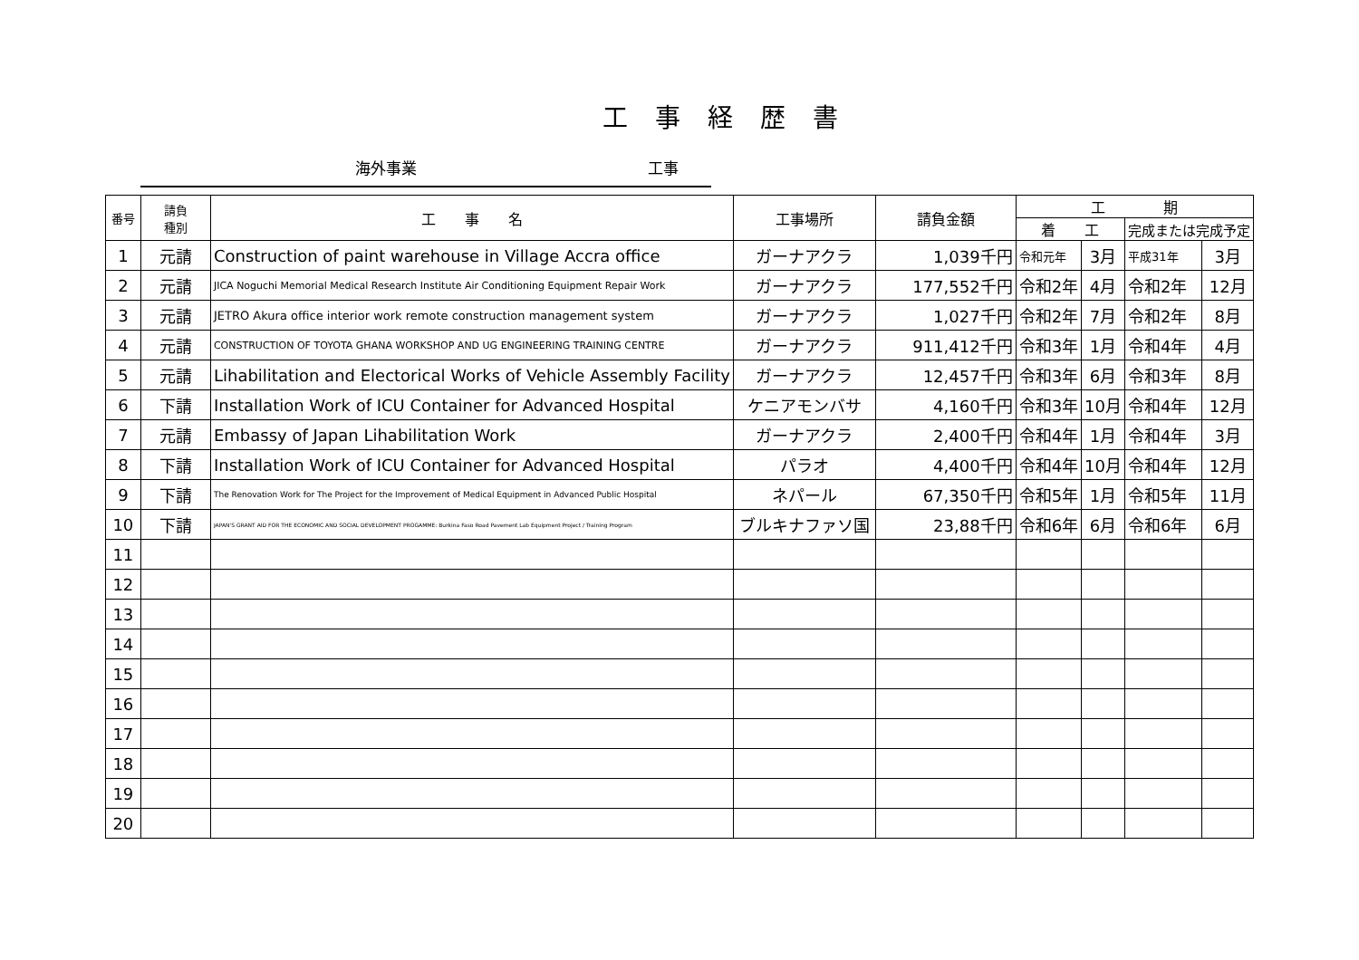工事経歴書
海外事業 工事
| 番号 | 請負 種別 | 工 事 名 | 工事場所 | 請負金額 | 工 期 | | | |
| --- | --- | --- | --- | --- | --- | --- | --- | --- |
| | | | | | 着 工 | | 完成または完成予定 | |
| 1 | 元請 | Construction of paint warehouse in Village Accra office | ガーナアクラ | 1,039千円 | 令和元年 | 3月 | 平成31年 | 3月 |
| 2 | 元請 | JICA Noguchi Memorial Medical Research Institute Air Conditioning Equipment Repair Work | ガーナアクラ | 177,552千円 | 令和2年 | 4月 | 令和2年 | 12月 |
| 3 | 元請 | JETRO Akura office interior work remote construction management system | ガーナアクラ | 1,027千円 | 令和2年 | 7月 | 令和2年 | 8月 |
| 4 | 元請 | CONSTRUCTION OF TOYOTA GHANA WORKSHOP AND UG ENGINEERING TRAINING CENTRE | ガーナアクラ | 911,412千円 | 令和3年 | 1月 | 令和4年 | 4月 |
| 5 | 元請 | Lihabilitation and Electorical Works of Vehicle Assembly Facility | ガーナアクラ | 12,457千円 | 令和3年 | 6月 | 令和3年 | 8月 |
| 6 | 下請 | Installation Work of ICU Container for Advanced Hospital | ケニアモンバサ | 4,160千円 | 令和3年 | 10月 | 令和4年 | 12月 |
| 7 | 元請 | Embassy of Japan Lihabilitation Work | ガーナアクラ | 2,400千円 | 令和4年 | 1月 | 令和4年 | 3月 |
| 8 | 下請 | Installation Work of ICU Container for Advanced Hospital | パラオ | 4,400千円 | 令和4年 | 10月 | 令和4年 | 12月 |
| 9 | 下請 | The Renovation Work for The Project for the Improvement of Medical Equipment in Advanced Public Hospital | ネパール | 67,350千円 | 令和5年 | 1月 | 令和5年 | 11月 |
| 10 | 下請 | JAPAN'S GRANT AID FOR THE ECONOMIC AND SOCIAL DEVELOPMENT PROGAMME: Burkina Faso Road Pavement Lab Equipment Project / Training Program | ブルキナファソ国 | 23,88千円 | 令和6年 | 6月 | 令和6年 | 6月 |
| 11 | | | | | | | | |
| 12 | | | | | | | | |
| 13 | | | | | | | | |
| 14 | | | | | | | | |
| 15 | | | | | | | | |
| 16 | | | | | | | | |
| 17 | | | | | | | | |
| 18 | | | | | | | | |
| 19 | | | | | | | | |
| 20 | | | | | | | | |